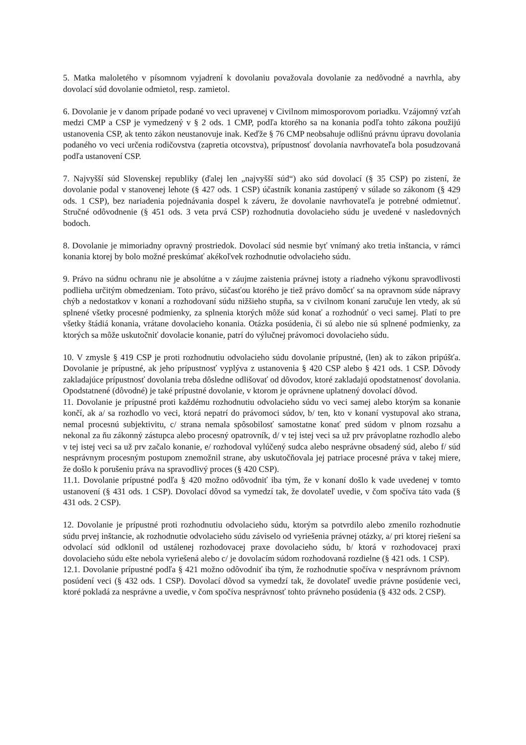5. Matka maloletého v písomnom vyjadrení k dovolaniu považovala dovolanie za nedôvodné a navrhla, aby dovolací súd dovolanie odmietol, resp. zamietol.
6. Dovolanie je v danom prípade podané vo veci upravenej v Civilnom mimosporovom poriadku. Vzájomný vzťah medzi CMP a CSP je vymedzený v § 2 ods. 1 CMP, podľa ktorého sa na konania podľa tohto zákona použijú ustanovenia CSP, ak tento zákon neustanovuje inak. Keďže § 76 CMP neobsahuje odlišnú právnu úpravu dovolania podaného vo veci určenia rodičovstva (zapretia otcovstva), prípustnosť dovolania navrhovateľa bola posudzovaná podľa ustanovení CSP.
7. Najvyšší súd Slovenskej republiky (ďalej len „najvyšší súd“) ako súd dovolací (§ 35 CSP) po zistení, že dovolanie podal v stanovenej lehote (§ 427 ods. 1 CSP) účastník konania zastúpený v súlade so zákonom (§ 429 ods. 1 CSP), bez nariadenia pojednávania dospel k záveru, že dovolanie navrhovateľa je potrebné odmietnuť. Stručné odôvodnenie (§ 451 ods. 3 veta prvá CSP) rozhodnutia dovolacieho súdu je uvedené v nasledovných bodoch.
8. Dovolanie je mimoriadny opravný prostriedok. Dovolací súd nesmie byť vnímaný ako tretia inštancia, v rámci konania ktorej by bolo možné preskúmať akékoľvek rozhodnutie odvolacieho súdu.
9. Právo na súdnu ochranu nie je absolútne a v záujme zaistenia právnej istoty a riadneho výkonu spravodlivosti podlieha určitým obmedzeniam. Toto právo, súčasťou ktorého je tiež právo domôcť sa na opravnom súde nápravy chýb a nedostatkov v konaní a rozhodovaní súdu nižšieho stupňa, sa v civilnom konaní zaručuje len vtedy, ak sú splnené všetky procesné podmienky, za splnenia ktorých môže súd konať a rozhodnúť o veci samej. Platí to pre všetky štádiá konania, vrátane dovolacieho konania. Otázka posúdenia, či sú alebo nie sú splnené podmienky, za ktorých sa môže uskutočniť dovolacie konanie, patrí do výlučnej právomoci dovolacieho súdu.
10. V zmysle § 419 CSP je proti rozhodnutiu odvolacieho súdu dovolanie prípustné, (len) ak to zákon pripúšťa. Dovolanie je prípustné, ak jeho prípustnosť vyplýva z ustanovenia § 420 CSP alebo § 421 ods. 1 CSP. Dôvody zakladajúce prípustnosť dovolania treba dôsledne odlišovať od dôvodov, ktoré zakladajú opodstatnenosť dovolania. Opodstatnené (dôvodné) je také prípustné dovolanie, v ktorom je oprávnene uplatnený dovolací dôvod.
11. Dovolanie je prípustné proti každému rozhodnutiu odvolacieho súdu vo veci samej alebo ktorým sa konanie končí, ak a/ sa rozhodlo vo veci, ktorá nepatrí do právomoci súdov, b/ ten, kto v konaní vystupoval ako strana, nemal procesnú subjektivitu, c/ strana nemala spôsobilosť samostatne konať pred súdom v plnom rozsahu a nekonal za ňu zákonný zástupca alebo procesný opatrovník, d/ v tej istej veci sa už prv právoplatne rozhodlo alebo v tej istej veci sa už prv začalo konanie, e/ rozhodoval vylúčený sudca alebo nesprávne obsadený súd, alebo f/ súd nesprávnym procesným postupom znemožnil strane, aby uskutočňovala jej patriace procesné práva v takej miere, že došlo k porušeniu práva na spravodlivý proces (§ 420 CSP).
11.1. Dovolanie prípustné podľa § 420 možno odôvodniť iba tým, že v konaní došlo k vade uvedenej v tomto ustanovení (§ 431 ods. 1 CSP). Dovolací dôvod sa vymedzí tak, že dovolateľ uvedie, v čom spočíva táto vada (§ 431 ods. 2 CSP).
12. Dovolanie je prípustné proti rozhodnutiu odvolacieho súdu, ktorým sa potvrdilo alebo zmenilo rozhodnutie súdu prvej inštancie, ak rozhodnutie odvolacieho súdu záviselo od vyriešenia právnej otázky, a/ pri ktorej riešení sa odvolací súd odklonil od ustálenej rozhodovacej praxe dovolacieho súdu, b/ ktorá v rozhodovacej praxi dovolacieho súdu ešte nebola vyriešená alebo c/ je dovolacím súdom rozhodovaná rozdielne (§ 421 ods. 1 CSP).
12.1. Dovolanie prípustné podľa § 421 možno odôvodniť iba tým, že rozhodnutie spočíva v nesprávnom právnom posúdení veci (§ 432 ods. 1 CSP). Dovolací dôvod sa vymedzí tak, že dovolateľ uvedie právne posúdenie veci, ktoré pokladá za nesprávne a uvedie, v čom spočíva nesprávnosť tohto právneho posúdenia (§ 432 ods. 2 CSP).